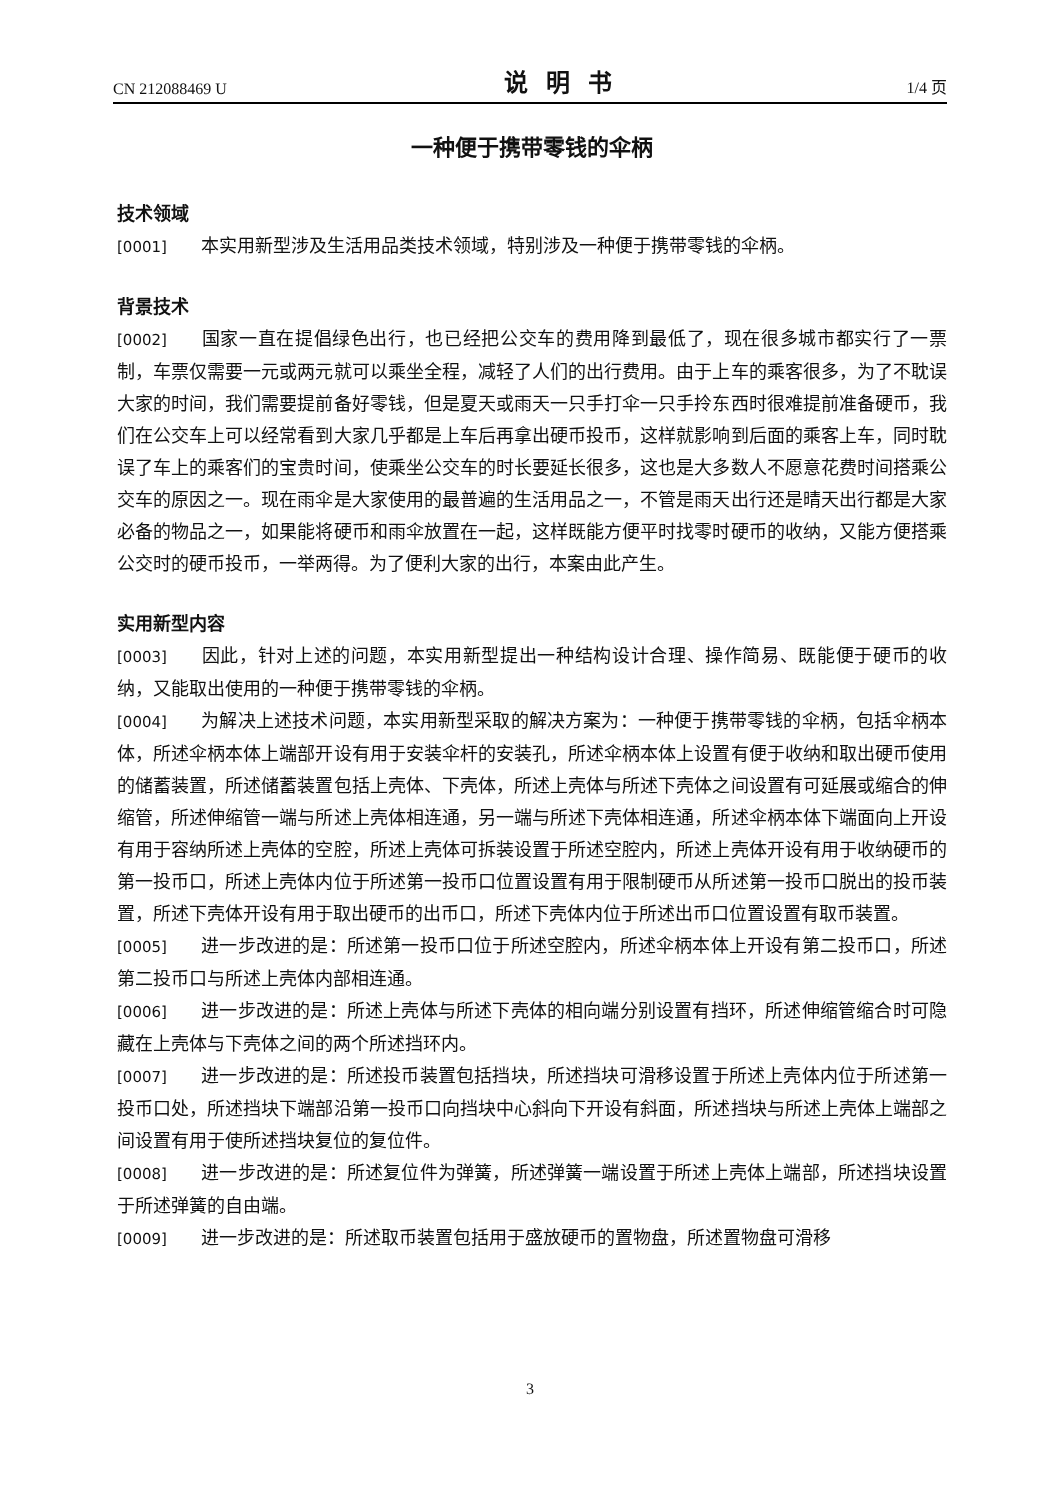CN 212088469 U 说明书 1/4 页
一种便于携带零钱的伞柄
技术领域
[0001] 本实用新型涉及生活用品类技术领域，特别涉及一种便于携带零钱的伞柄。
背景技术
[0002] 国家一直在提倡绿色出行，也已经把公交车的费用降到最低了，现在很多城市都实行了一票制，车票仅需要一元或两元就可以乘坐全程，减轻了人们的出行费用。由于上车的乘客很多，为了不耽误大家的时间，我们需要提前备好零钱，但是夏天或雨天一只手打伞一只手拎东西时很难提前准备硬币，我们在公交车上可以经常看到大家几乎都是上车后再拿出硬币投币，这样就影响到后面的乘客上车，同时耽误了车上的乘客们的宝贵时间，使乘坐公交车的时长要延长很多，这也是大多数人不愿意花费时间搭乘公交车的原因之一。现在雨伞是大家使用的最普遍的生活用品之一，不管是雨天出行还是晴天出行都是大家必备的物品之一，如果能将硬币和雨伞放置在一起，这样既能方便平时找零时硬币的收纳，又能方便搭乘公交时的硬币投币，一举两得。为了便利大家的出行，本案由此产生。
实用新型内容
[0003] 因此，针对上述的问题，本实用新型提出一种结构设计合理、操作简易、既能便于硬币的收纳，又能取出使用的一种便于携带零钱的伞柄。
[0004] 为解决上述技术问题，本实用新型采取的解决方案为：一种便于携带零钱的伞柄，包括伞柄本体，所述伞柄本体上端部开设有用于安装伞杆的安装孔，所述伞柄本体上设置有便于收纳和取出硬币使用的储蓄装置，所述储蓄装置包括上壳体、下壳体，所述上壳体与所述下壳体之间设置有可延展或缩合的伸缩管，所述伸缩管一端与所述上壳体相连通，另一端与所述下壳体相连通，所述伞柄本体下端面向上开设有用于容纳所述上壳体的空腔，所述上壳体可拆装设置于所述空腔内，所述上壳体开设有用于收纳硬币的第一投币口，所述上壳体内位于所述第一投币口位置设置有用于限制硬币从所述第一投币口脱出的投币装置，所述下壳体开设有用于取出硬币的出币口，所述下壳体内位于所述出币口位置设置有取币装置。
[0005] 进一步改进的是：所述第一投币口位于所述空腔内，所述伞柄本体上开设有第二投币口，所述第二投币口与所述上壳体内部相连通。
[0006] 进一步改进的是：所述上壳体与所述下壳体的相向端分别设置有挡环，所述伸缩管缩合时可隐藏在上壳体与下壳体之间的两个所述挡环内。
[0007] 进一步改进的是：所述投币装置包括挡块，所述挡块可滑移设置于所述上壳体内位于所述第一投币口处，所述挡块下端部沿第一投币口向挡块中心斜向下开设有斜面，所述挡块与所述上壳体上端部之间设置有用于使所述挡块复位的复位件。
[0008] 进一步改进的是：所述复位件为弹簧，所述弹簧一端设置于所述上壳体上端部，所述挡块设置于所述弹簧的自由端。
[0009] 进一步改进的是：所述取币装置包括用于盛放硬币的置物盘，所述置物盘可滑移
3